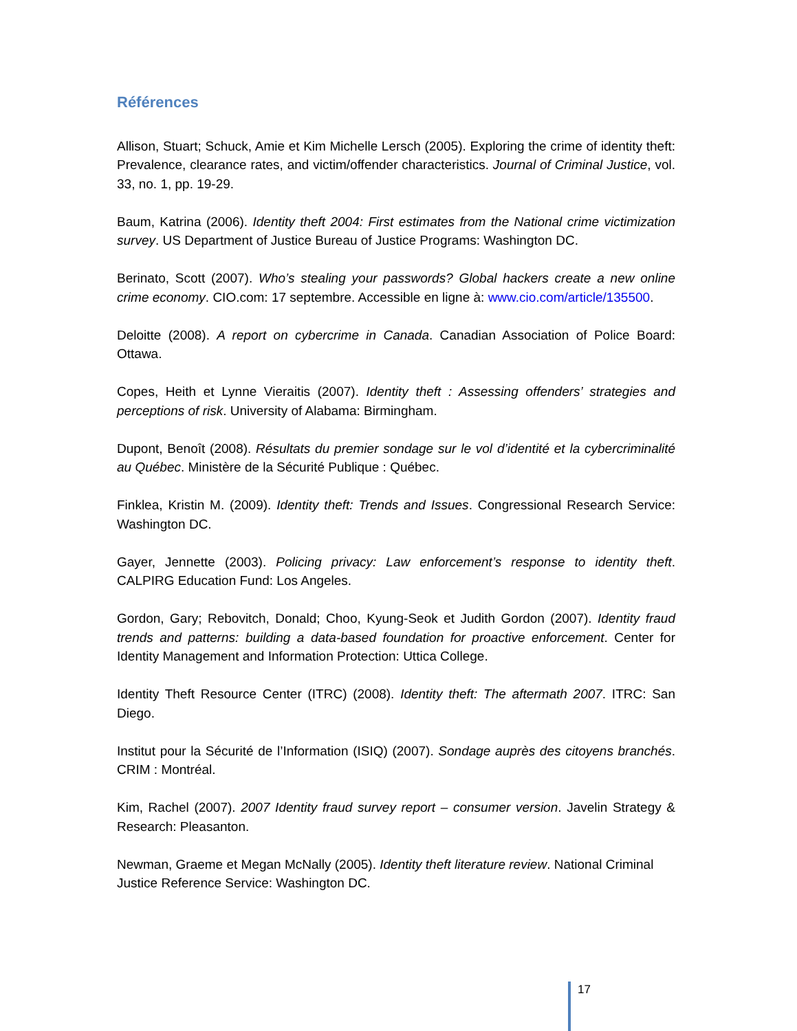Références
Allison, Stuart; Schuck, Amie et Kim Michelle Lersch (2005). Exploring the crime of identity theft: Prevalence, clearance rates, and victim/offender characteristics. Journal of Criminal Justice, vol. 33, no. 1, pp. 19-29.
Baum, Katrina (2006). Identity theft 2004: First estimates from the National crime victimization survey. US Department of Justice Bureau of Justice Programs: Washington DC.
Berinato, Scott (2007). Who’s stealing your passwords? Global hackers create a new online crime economy. CIO.com: 17 septembre. Accessible en ligne à: www.cio.com/article/135500.
Deloitte (2008). A report on cybercrime in Canada. Canadian Association of Police Board: Ottawa.
Copes, Heith et Lynne Vieraitis (2007). Identity theft : Assessing offenders’ strategies and perceptions of risk. University of Alabama: Birmingham.
Dupont, Benoît (2008). Résultats du premier sondage sur le vol d’identité et la cybercriminalité au Québec. Ministère de la Sécurité Publique : Québec.
Finklea, Kristin M. (2009). Identity theft: Trends and Issues. Congressional Research Service: Washington DC.
Gayer, Jennette (2003). Policing privacy: Law enforcement’s response to identity theft. CALPIRG Education Fund: Los Angeles.
Gordon, Gary; Rebovitch, Donald; Choo, Kyung-Seok et Judith Gordon (2007). Identity fraud trends and patterns: building a data-based foundation for proactive enforcement. Center for Identity Management and Information Protection: Uttica College.
Identity Theft Resource Center (ITRC) (2008). Identity theft: The aftermath 2007. ITRC: San Diego.
Institut pour la Sécurité de l’Information (ISIQ) (2007). Sondage auprès des citoyens branchés. CRIM : Montréal.
Kim, Rachel (2007). 2007 Identity fraud survey report – consumer version. Javelin Strategy & Research: Pleasanton.
Newman, Graeme et Megan McNally (2005). Identity theft literature review. National Criminal Justice Reference Service: Washington DC.
17